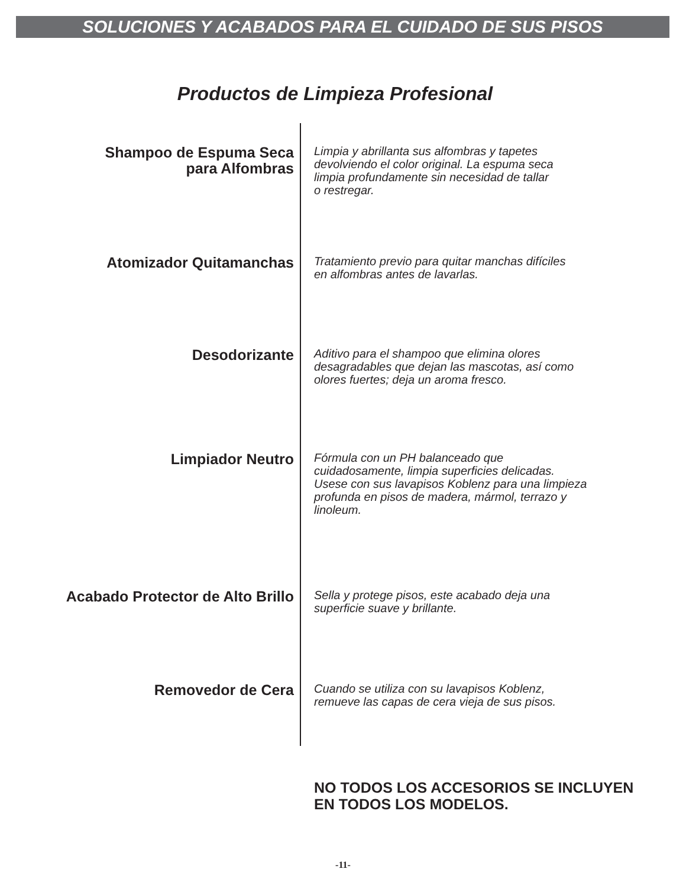SOLUCIONES Y ACABADOS PARA EL CUIDADO DE SUS PISOS
Productos de Limpieza Profesional
Shampoo de Espuma Seca
para Alfombras
Limpia y abrillanta sus alfombras y tapetes
devolviendo el color original. La espuma seca
limpia profundamente sin necesidad de tallar
o restregar.
Atomizador Quitamanchas
Tratamiento previo para quitar manchas difíciles
en alfombras antes de lavarlas.
Desodorizante
Aditivo para el shampoo que elimina olores
desagradables que dejan las mascotas, así como
olores fuertes; deja un aroma fresco.
Limpiador Neutro
Fórmula con un PH balanceado que
cuidadosamente, limpia superficies delicadas.
Usese con sus lavapisos Koblenz para una limpieza
profunda en pisos de madera, mármol, terrazo y
linoleum.
Acabado Protector de Alto Brillo
Sella y protege pisos, este acabado deja una
superficie suave y brillante.
Removedor de Cera
Cuando se utiliza con su lavapisos Koblenz,
remueve las capas de cera vieja de sus pisos.
NO TODOS LOS ACCESORIOS SE INCLUYEN
EN TODOS LOS MODELOS.
-11-